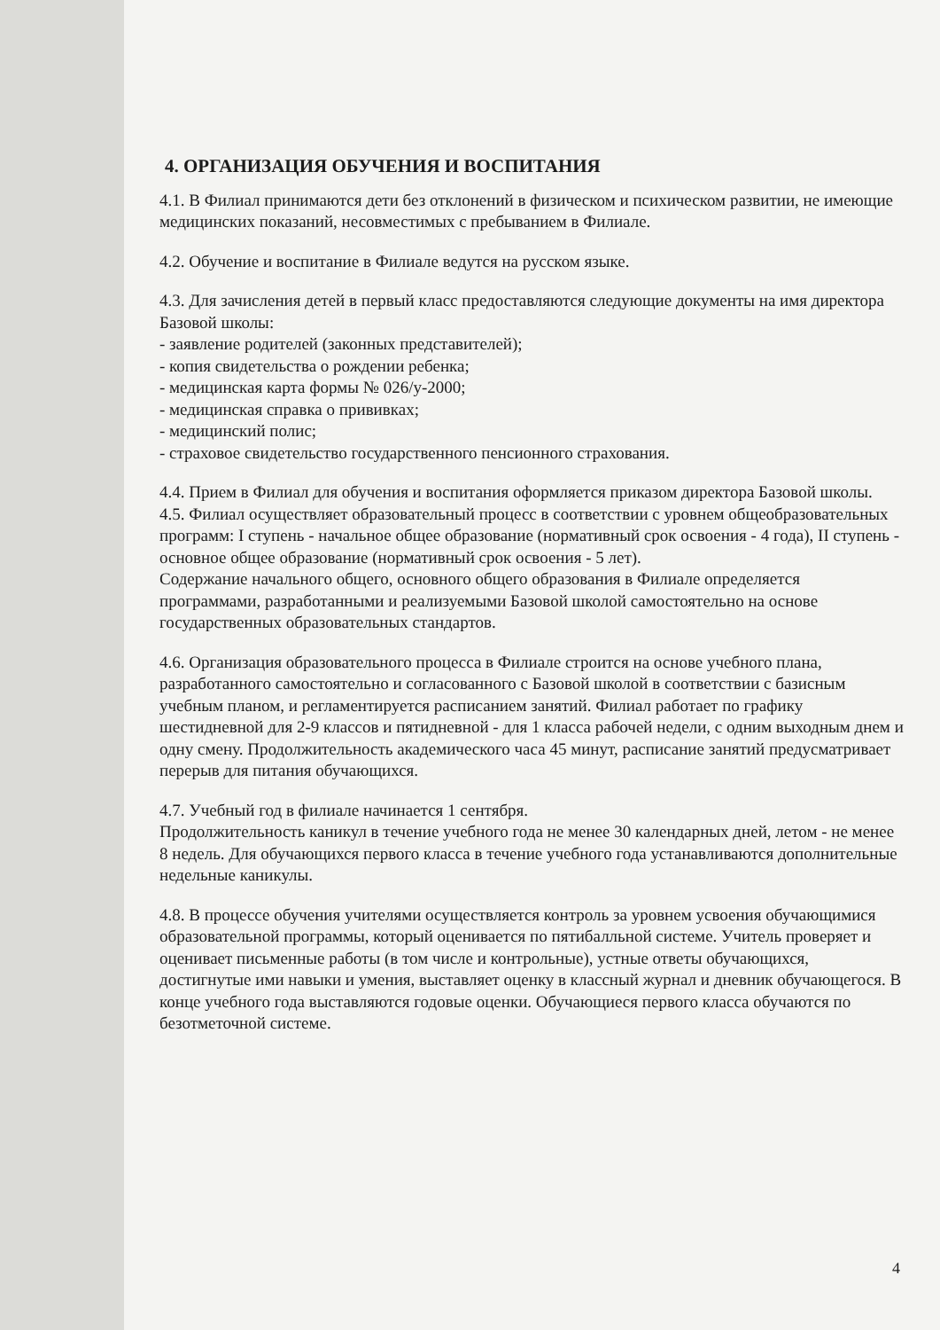4. ОРГАНИЗАЦИЯ ОБУЧЕНИЯ И ВОСПИТАНИЯ
4.1. В Филиал принимаются дети без отклонений в физическом и психическом развитии, не имеющие медицинских показаний, несовместимых с пребыванием в Филиале.
4.2. Обучение и воспитание в Филиале ведутся на русском языке.
4.3. Для зачисления детей в первый класс предоставляются следующие документы на имя директора Базовой школы:
- заявление родителей (законных представителей);
- копия свидетельства о рождении ребенка;
- медицинская карта формы № 026/у-2000;
- медицинская справка о прививках;
- медицинский полис;
- страховое свидетельство государственного пенсионного страхования.
4.4. Прием в Филиал для обучения и воспитания оформляется приказом директора Базовой школы.
4.5. Филиал осуществляет образовательный процесс в соответствии с уровнем общеобразовательных программ: I ступень - начальное общее образование (нормативный срок освоения - 4 года), II ступень - основное общее образование (нормативный срок освоения - 5 лет).
Содержание начального общего, основного общего образования в Филиале определяется программами, разработанными и реализуемыми Базовой школой самостоятельно на основе государственных образовательных стандартов.
4.6. Организация образовательного процесса в Филиале строится на основе учебного плана, разработанного самостоятельно и согласованного с Базовой школой в соответствии с базисным учебным планом, и регламентируется расписанием занятий. Филиал работает по графику шестидневной для 2-9 классов и пятидневной - для 1 класса рабочей недели, с одним выходным днем и одну смену. Продолжительность академического часа 45 минут, расписание занятий предусматривает перерыв для питания обучающихся.
4.7. Учебный год в филиале начинается 1 сентября.
Продолжительность каникул в течение учебного года не менее 30 календарных дней, летом - не менее 8 недель. Для обучающихся первого класса в течение учебного года устанавливаются дополнительные недельные каникулы.
4.8. В процессе обучения учителями осуществляется контроль за уровнем усвоения обучающимися образовательной программы, который оценивается по пятибалльной системе. Учитель проверяет и оценивает письменные работы (в том числе и контрольные), устные ответы обучающихся, достигнутые ими навыки и умения, выставляет оценку в классный журнал и дневник обучающегося. В конце учебного года выставляются годовые оценки. Обучающиеся первого класса обучаются по безотметочной системе.
4